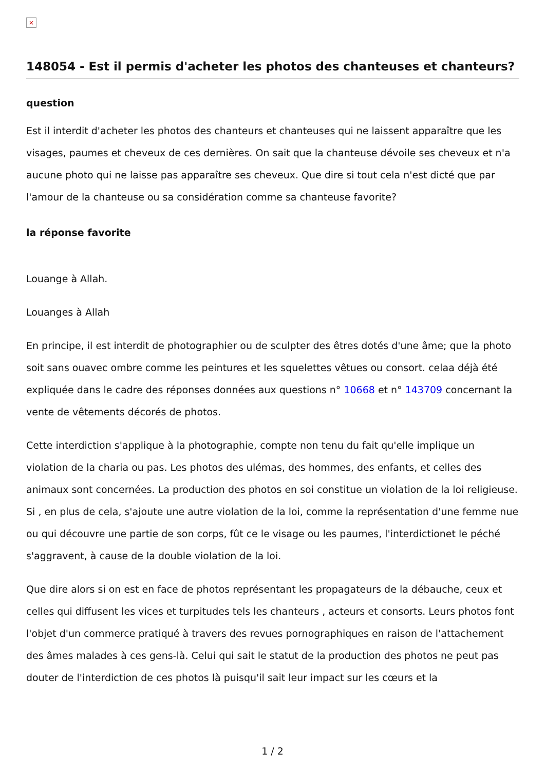×
148054 - Est il permis d'acheter les photos des chanteuses et chanteurs?
question
Est il interdit d'acheter les photos des chanteurs et chanteuses qui ne laissent apparaître que les visages, paumes et cheveux de ces dernières. On sait que la chanteuse dévoile ses cheveux et n'a aucune photo qui ne laisse pas apparaître ses cheveux. Que dire si tout cela n'est dicté que par l'amour de la chanteuse ou sa considération comme sa chanteuse favorite?
la réponse favorite
Louange à Allah.
Louanges à Allah
En principe, il est interdit de photographier ou de sculpter des êtres dotés d'une âme; que la photo soit sans ouavec ombre comme les peintures et les squelettes vêtues ou consort. celaa déjà été expliquée dans le cadre des réponses données aux questions n° 10668 et n° 143709 concernant la vente de vêtements décorés de photos.
Cette interdiction s'applique à la photographie, compte non tenu du fait qu'elle implique un violation de la charia ou pas. Les photos des ulémas, des hommes, des enfants, et celles des animaux sont concernées. La production des photos en soi constitue un violation de la loi religieuse. Si , en plus de cela, s'ajoute une autre violation de la loi, comme la représentation d'une femme nue ou qui découvre une partie de son corps, fût ce le visage ou les paumes, l'interdictionet le péché s'aggravent, à cause de la double violation de la loi.
Que dire alors si on est en face de photos représentant les propagateurs de la débauche, ceux et celles qui diffusent les vices et turpitudes tels les chanteurs , acteurs et consorts. Leurs photos font l'objet d'un commerce pratiqué à travers des revues pornographiques en raison de l'attachement des âmes malades à ces gens-là. Celui qui sait le statut de la production des photos ne peut pas douter de l'interdiction de ces photos là puisqu'il sait leur impact sur les cœurs et la
1 / 2